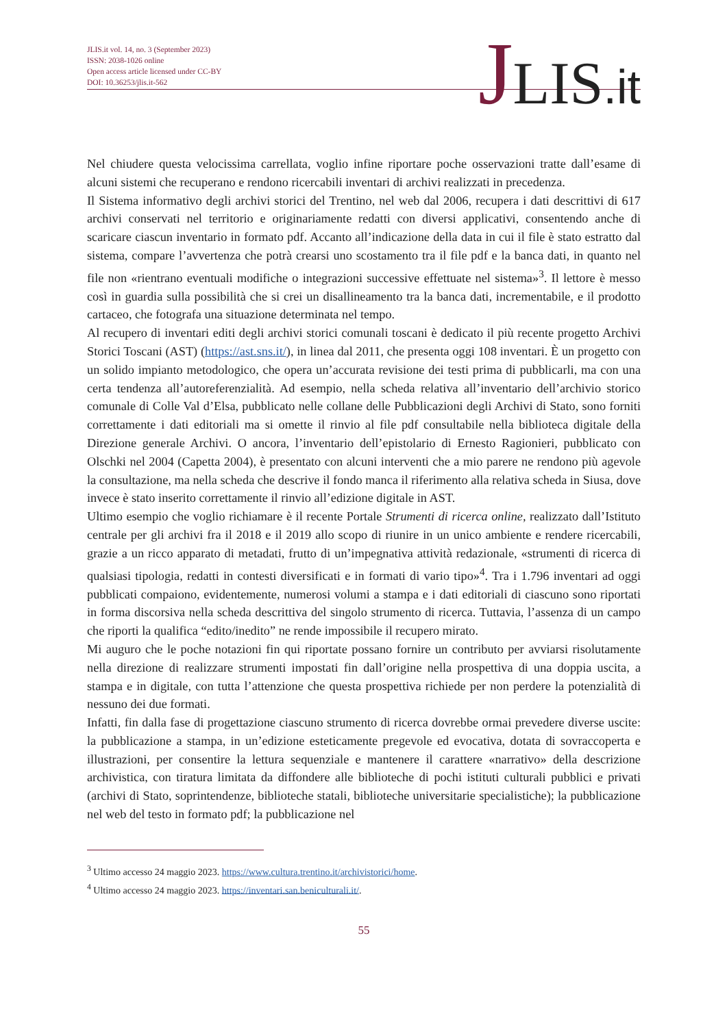JLIS.it vol. 14, no. 3 (September 2023)
ISSN: 2038-1026 online
Open access article licensed under CC-BY
DOI: 10.36253/jlis.it-562
JLIS.it
Nel chiudere questa velocissima carrellata, voglio infine riportare poche osservazioni tratte dall’esame di alcuni sistemi che recuperano e rendono ricercabili inventari di archivi realizzati in precedenza.
Il Sistema informativo degli archivi storici del Trentino, nel web dal 2006, recupera i dati descrittivi di 617 archivi conservati nel territorio e originariamente redatti con diversi applicativi, consentendo anche di scaricare ciascun inventario in formato pdf. Accanto all’indicazione della data in cui il file è stato estratto dal sistema, compare l’avvertenza che potrà crearsi uno scostamento tra il file pdf e la banca dati, in quanto nel file non «rientrano eventuali modifiche o integrazioni successive effettuate nel sistema»<sup>3</sup>. Il lettore è messo così in guardia sulla possibilità che si crei un disallineamento tra la banca dati, incrementabile, e il prodotto cartaceo, che fotografa una situazione determinata nel tempo.
Al recupero di inventari editi degli archivi storici comunali toscani è dedicato il più recente progetto Archivi Storici Toscani (AST) (https://ast.sns.it/), in linea dal 2011, che presenta oggi 108 inventari. È un progetto con un solido impianto metodologico, che opera un’accurata revisione dei testi prima di pubblicarli, ma con una certa tendenza all’autoreferenzialità. Ad esempio, nella scheda relativa all’inventario dell’archivio storico comunale di Colle Val d’Elsa, pubblicato nelle collane delle Pubblicazioni degli Archivi di Stato, sono forniti correttamente i dati editoriali ma si omette il rinvio al file pdf consultabile nella biblioteca digitale della Direzione generale Archivi. O ancora, l’inventario dell’epistolario di Ernesto Ragionieri, pubblicato con Olschki nel 2004 (Capetta 2004), è presentato con alcuni interventi che a mio parere ne rendono più agevole la consultazione, ma nella scheda che descrive il fondo manca il riferimento alla relativa scheda in Siusa, dove invece è stato inserito correttamente il rinvio all’edizione digitale in AST.
Ultimo esempio che voglio richiamare è il recente Portale Strumenti di ricerca online, realizzato dall’Istituto centrale per gli archivi fra il 2018 e il 2019 allo scopo di riunire in un unico ambiente e rendere ricercabili, grazie a un ricco apparato di metadati, frutto di un’impegnativa attività redazionale, «strumenti di ricerca di qualsiasi tipologia, redatti in contesti diversificati e in formati di vario tipo»<sup>4</sup>. Tra i 1.796 inventari ad oggi pubblicati compaiono, evidentemente, numerosi volumi a stampa e i dati editoriali di ciascuno sono riportati in forma discorsiva nella scheda descrittiva del singolo strumento di ricerca. Tuttavia, l’assenza di un campo che riporti la qualifica “edito/inedito” ne rende impossibile il recupero mirato.
Mi auguro che le poche notazioni fin qui riportate possano fornire un contributo per avviarsi risolutamente nella direzione di realizzare strumenti impostati fin dall’origine nella prospettiva di una doppia uscita, a stampa e in digitale, con tutta l’attenzione che questa prospettiva richiede per non perdere la potenzialità di nessuno dei due formati.
Infatti, fin dalla fase di progettazione ciascuno strumento di ricerca dovrebbe ormai prevedere diverse uscite: la pubblicazione a stampa, in un’edizione esteticamente pregevole ed evocativa, dotata di sovraccoperta e illustrazioni, per consentire la lettura sequenziale e mantenere il carattere «narrativo» della descrizione archivistica, con tiratura limitata da diffondere alle biblioteche di pochi istituti culturali pubblici e privati (archivi di Stato, soprintendenze, biblioteche statali, biblioteche universitarie specialistiche); la pubblicazione nel web del testo in formato pdf; la pubblicazione nel
<sup>3</sup> Ultimo accesso 24 maggio 2023. https://www.cultura.trentino.it/archivistorici/home.
<sup>4</sup> Ultimo accesso 24 maggio 2023. https://inventari.san.beniculturali.it/.
55